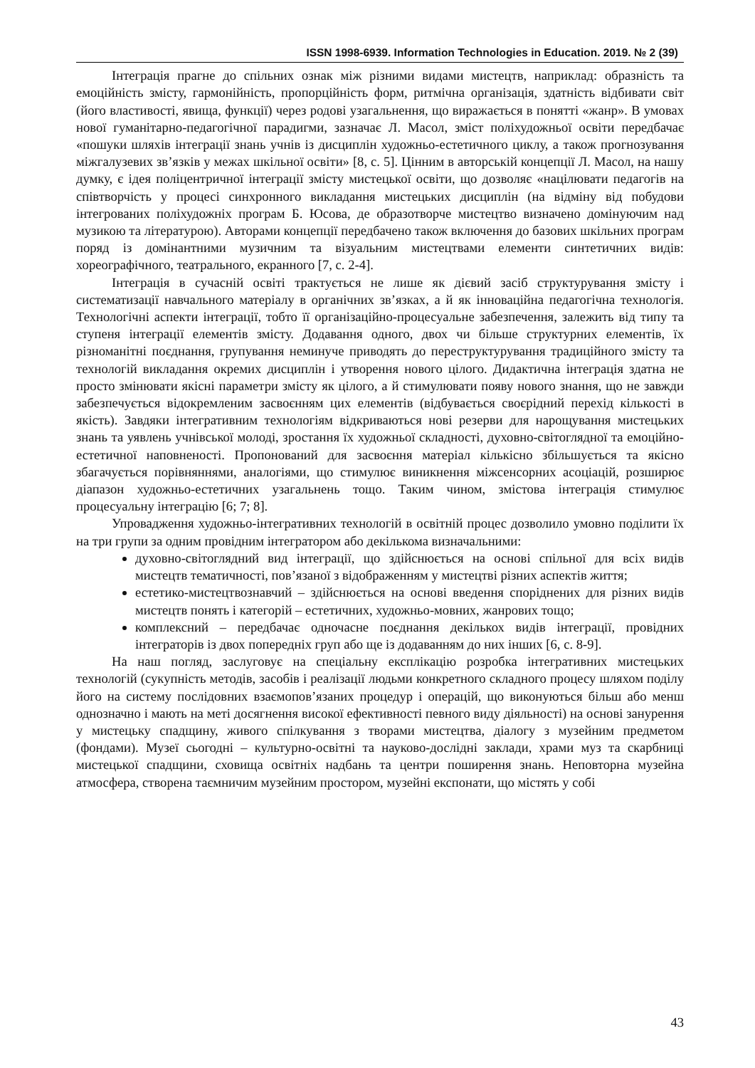ISSN 1998-6939. Information Technologies in Education. 2019. № 2 (39)
Інтеграція прагне до спільних ознак між різними видами мистецтв, наприклад: образність та емоційність змісту, гармонійність, пропорційність форм, ритмічна організація, здатність відбивати світ (його властивості, явища, функції) через родові узагальнення, що виражається в понятті «жанр». В умовах нової гуманітарно-педагогічної парадигми, зазначає Л. Масол, зміст поліхудожньої освіти передбачає «пошуки шляхів інтеграції знань учнів із дисциплін художньо-естетичного циклу, а також прогнозування міжгалузевих зв’язків у межах шкільної освіти» [8, с. 5]. Цінним в авторській концепції Л. Масол, на нашу думку, є ідея поліцентричної інтеграції змісту мистецької освіти, що дозволяє «націлювати педагогів на співтворчість у процесі синхронного викладання мистецьких дисциплін (на відміну від побудови інтегрованих поліхудожніх програм Б. Юсова, де образотворче мистецтво визначено домінуючим над музикою та літературою). Авторами концепції передбачено також включення до базових шкільних програм поряд із домінантними музичним та візуальним мистецтвами елементи синтетичних видів: хореографічного, театрального, екранного [7, с. 2-4].
Інтеграція в сучасній освіті трактується не лише як дієвий засіб структурування змісту і систематизації навчального матеріалу в органічних зв’язках, а й як інноваційна педагогічна технологія. Технологічні аспекти інтеграції, тобто її організаційно-процесуальне забезпечення, залежить від типу та ступеня інтеграції елементів змісту. Додавання одного, двох чи більше структурних елементів, їх різноманітні поєднання, групування неминуче приводять до переструктурування традиційного змісту та технологій викладання окремих дисциплін і утворення нового цілого. Дидактична інтеграція здатна не просто змінювати якісні параметри змісту як цілого, а й стимулювати появу нового знання, що не завжди забезпечується відокремленим засвоєнням цих елементів (відбувається своєрідний перехід кількості в якість). Завдяки інтегративним технологіям відкриваються нові резерви для нарощування мистецьких знань та уявлень учнівської молоді, зростання їх художньої складності, духовно-світоглядної та емоційно-естетичної наповненості. Пропонований для засвоєння матеріал кількісно збільшується та якісно збагачується порівняннями, аналогіями, що стимулює виникнення міжсенсорних асоціацій, розширює діапазон художньо-естетичних узагальнень тощо. Таким чином, змістова інтеграція стимулює процесуальну інтеграцію [6; 7; 8].
Упровадження художньо-інтегративних технологій в освітній процес дозволило умовно поділити їх на три групи за одним провідним інтегратором або декількома визначальними:
духовно-світоглядний вид інтеграції, що здійснюється на основі спільної для всіх видів мистецтв тематичності, пов’язаної з відображенням у мистецтві різних аспектів життя;
естетико-мистецтвознавчий – здійснюється на основі введення споріднених для різних видів мистецтв понять і категорій – естетичних, художньо-мовних, жанрових тощо;
комплексний – передбачає одночасне поєднання декількох видів інтеграції, провідних інтеграторів із двох попередніх груп або ще із додаванням до них інших [6, с. 8-9].
На наш погляд, заслуговує на спеціальну експлікацію розробка інтегративних мистецьких технологій (сукупність методів, засобів і реалізації людьми конкретного складного процесу шляхом поділу його на систему послідовних взаємопов’язаних процедур і операцій, що виконуються більш або менш однозначно і мають на меті досягнення високої ефективності певного виду діяльності) на основі занурення у мистецьку спадщину, живого спілкування з творами мистецтва, діалогу з музейним предметом (фондами). Музеї сьогодні – культурно-освітні та науково-дослідні заклади, храми муз та скарбниці мистецької спадщини, сховища освітніх надбань та центри поширення знань. Неповторна музейна атмосфера, створена таємничим музейним простором, музейні експонати, що містять у собі
43